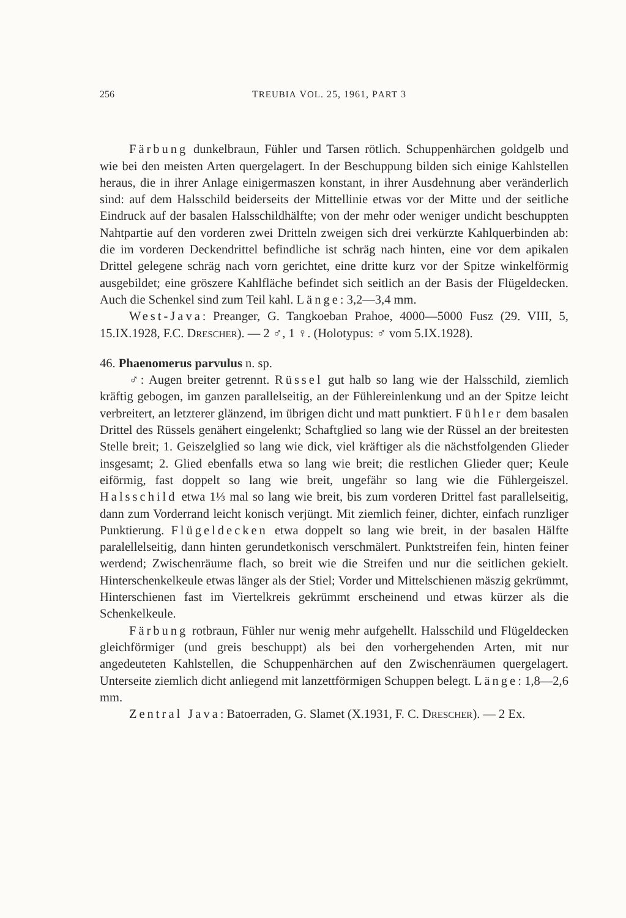256 TREUBIA VOL. 25, 1961, PART 3
Färbung dunkelbraun, Fühler und Tarsen rötlich. Schuppenhärchen goldgelb und wie bei den meisten Arten quergelagert. In der Beschuppung bilden sich einige Kahlstellen heraus, die in ihrer Anlage einigermaszen konstant, in ihrer Ausdehnung aber veränderlich sind: auf dem Halsschild beiderseits der Mittellinie etwas vor der Mitte und der seitliche Eindruck auf der basalen Halsschildhälfte; von der mehr oder weniger undicht beschuppten Nahtpartie auf den vorderen zwei Dritteln zweigen sich drei verkürzte Kahlquerbinden ab: die im vorderen Deckendrittel befindliche ist schräg nach hinten, eine vor dem apikalen Drittel gelegene schräg nach vorn gerichtet, eine dritte kurz vor der Spitze winkelförmig ausgebildet; eine gröszere Kahlfläche befindet sich seitlich an der Basis der Flügeldecken. Auch die Schenkel sind zum Teil kahl. Länge: 3,2—3,4 mm.
West-Java: Preanger, G. Tangkoeban Prahoe, 4000—5000 Fusz (29. VIII, 5, 15.IX.1928, F.C. DRESCHER). — 2 ♂, 1 ♀. (Holotypus: ♂ vom 5.IX.1928).
46. Phaenomerus parvulus n. sp.
♂: Augen breiter getrennt. Rüssel gut halb so lang wie der Halsschild, ziemlich kräftig gebogen, im ganzen parallelseitig, an der Fühlereinlenkung und an der Spitze leicht verbreitert, an letzterer glänzend, im übrigen dicht und matt punktiert. Fühler dem basalen Drittel des Rüssels genähert eingelenkt; Schaftglied so lang wie der Rüssel an der breitesten Stelle breit; 1. Geiszelglied so lang wie dick, viel kräftiger als die nächstfolgenden Glieder insgesamt; 2. Glied ebenfalls etwa so lang wie breit; die restlichen Glieder quer; Keule eiförmig, fast doppelt so lang wie breit, ungefähr so lang wie die Fühlergeiszel. Halsschild etwa 1⅓ mal so lang wie breit, bis zum vorderen Drittel fast parallelseitig, dann zum Vorderrand leicht konisch verjüngt. Mit ziemlich feiner, dichter, einfach runzliger Punktierung. Flügeldecken etwa doppelt so lang wie breit, in der basalen Hälfte paralellelseitig, dann hinten gerundetkonisch verschmälert. Punktstreifen fein, hinten feiner werdend; Zwischenräume flach, so breit wie die Streifen und nur die seitlichen gekielt. Hinterschenkelkeule etwas länger als der Stiel; Vorder und Mittelschienen mäszig gekrümmt, Hinterschienen fast im Viertelkreis gekrümmt erscheinend und etwas kürzer als die Schenkelkeule.
Färbung rotbraun, Fühler nur wenig mehr aufgehellt. Halsschild und Flügeldecken gleichförmiger (und greis beschuppt) als bei den vorhergehenden Arten, mit nur angedeuteten Kahlstellen, die Schuppenhärchen auf den Zwischenräumen quergelagert. Unterseite ziemlich dicht anliegend mit lanzettförmigen Schuppen belegt. Länge: 1,8—2,6 mm.
Zentral Java: Batoerraden, G. Slamet (X.1931, F. C. DRESCHER). — 2 Ex.